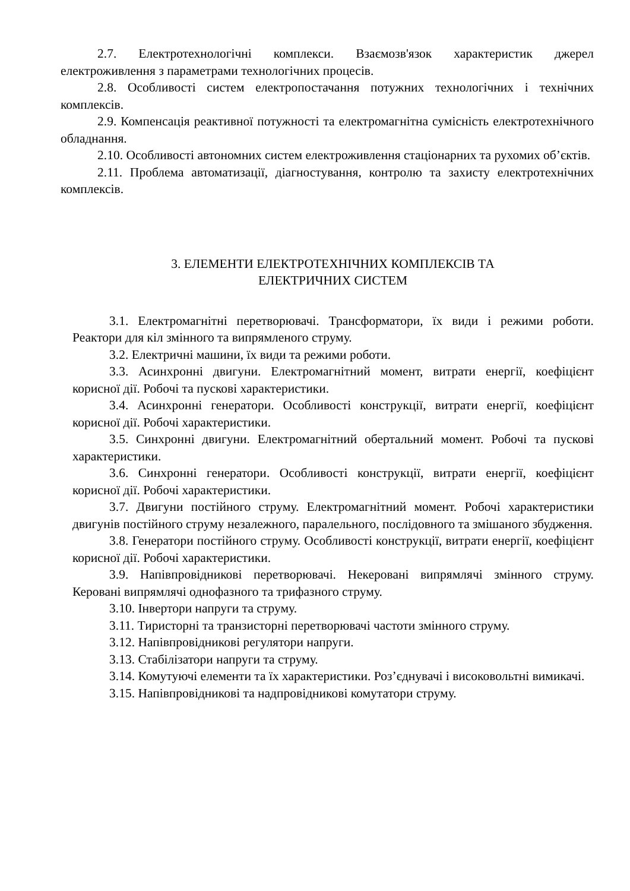2.7. Електротехнологічні комплекси. Взаємозв'язок характеристик джерел електроживлення з параметрами технологічних процесів.
2.8. Особливості систем електропостачання потужних технологічних і технічних комплексів.
2.9. Компенсація реактивної потужності та електромагнітна сумісність електротехнічного обладнання.
2.10. Особливості автономних систем електроживлення стаціонарних та рухомих об’єктів.
2.11. Проблема автоматизації, діагностування, контролю та захисту електротехнічних комплексів.
3. ЕЛЕМЕНТИ ЕЛЕКТРОТЕХНІЧНИХ КОМПЛЕКСІВ ТА
ЕЛЕКТРИЧНИХ СИСТЕМ
3.1. Електромагнітні перетворювачі. Трансформатори, їх види і режими роботи. Реактори для кіл змінного та випрямленого струму.
3.2. Електричні машини, їх види та режими роботи.
3.3. Асинхронні двигуни. Електромагнітний момент, витрати енергії, коефіцієнт корисної дії. Робочі та пускові характеристики.
3.4. Асинхронні генератори. Особливості конструкції, витрати енергії, коефіцієнт корисної дії. Робочі характеристики.
3.5. Синхронні двигуни. Електромагнітний обертальний момент. Робочі та пускові характеристики.
3.6. Синхронні генератори. Особливості конструкції, витрати енергії, коефіцієнт корисної дії. Робочі характеристики.
3.7. Двигуни постійного струму. Електромагнітний момент. Робочі характеристики двигунів постійного струму незалежного, паралельного, послідовного та змішаного збудження.
3.8. Генератори постійного струму. Особливості конструкції, витрати енергії, коефіцієнт корисної дії. Робочі характеристики.
3.9. Напівпровідникові перетворювачі. Некеровані випрямлячі змінного струму. Керовані випрямлячі однофазного та трифазного струму.
3.10. Інвертори напруги та струму.
3.11. Тиристорні та транзисторні перетворювачі частоти змінного струму.
3.12. Напівпровідникові регулятори напруги.
3.13. Стабілізатори напруги та струму.
3.14. Комутуючі елементи та їх характеристики. Роз’єднувачі і високовольтні вимикачі.
3.15. Напівпровідникові та надпровідникові комутатори струму.